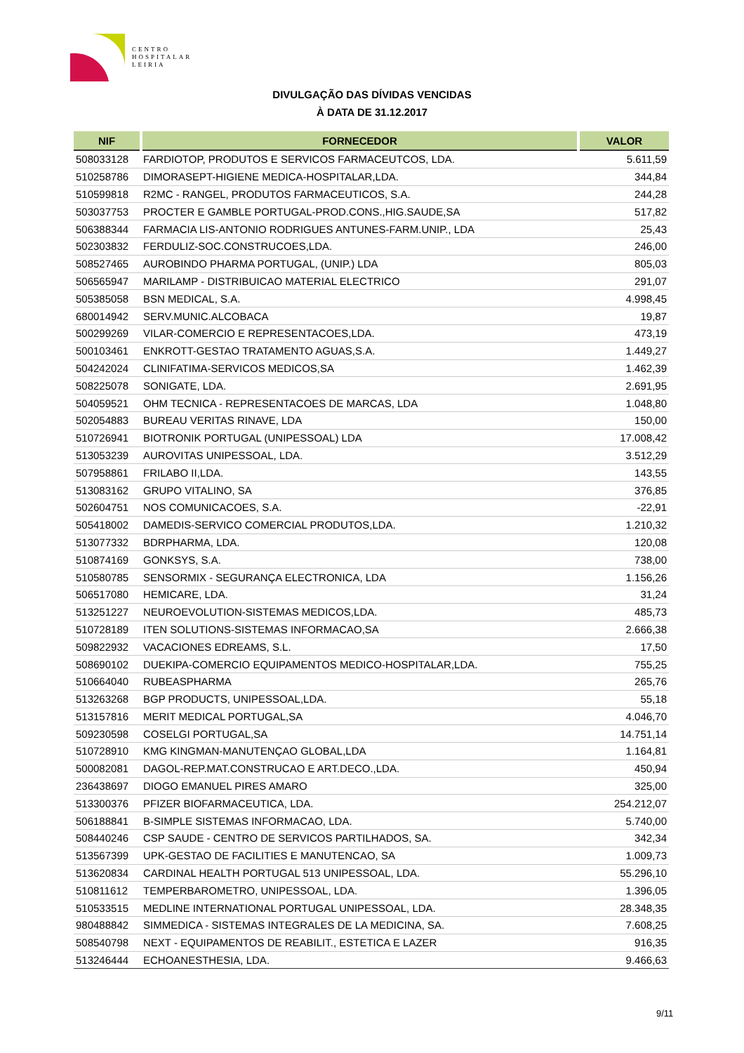CENTRO
HOSPITALAR
LEIRIA
DIVULGAÇÃO DAS DÍVIDAS VENCIDAS
À DATA DE 31.12.2017
| NIF | FORNECEDOR | VALOR |
| --- | --- | --- |
| 508033128 | FARDIOTOP, PRODUTOS E SERVICOS FARMACEUTCOS, LDA. | 5.611,59 |
| 510258786 | DIMORASEPT-HIGIENE MEDICA-HOSPITALAR,LDA. | 344,84 |
| 510599818 | R2MC - RANGEL, PRODUTOS FARMACEUTICOS, S.A. | 244,28 |
| 503037753 | PROCTER E GAMBLE PORTUGAL-PROD.CONS.,HIG.SAUDE,SA | 517,82 |
| 506388344 | FARMACIA LIS-ANTONIO RODRIGUES ANTUNES-FARM.UNIP., LDA | 25,43 |
| 502303832 | FERDULIZ-SOC.CONSTRUCOES,LDA. | 246,00 |
| 508527465 | AUROBINDO PHARMA PORTUGAL, (UNIP.) LDA | 805,03 |
| 506565947 | MARILAMP - DISTRIBUICAO MATERIAL ELECTRICO | 291,07 |
| 505385058 | BSN MEDICAL, S.A. | 4.998,45 |
| 680014942 | SERV.MUNIC.ALCOBACA | 19,87 |
| 500299269 | VILAR-COMERCIO E REPRESENTACOES,LDA. | 473,19 |
| 500103461 | ENKROTT-GESTAO TRATAMENTO AGUAS,S.A. | 1.449,27 |
| 504242024 | CLINIFATIMA-SERVICOS MEDICOS,SA | 1.462,39 |
| 508225078 | SONIGATE, LDA. | 2.691,95 |
| 504059521 | OHM TECNICA - REPRESENTACOES DE MARCAS, LDA | 1.048,80 |
| 502054883 | BUREAU VERITAS RINAVE, LDA | 150,00 |
| 510726941 | BIOTRONIK PORTUGAL (UNIPESSOAL) LDA | 17.008,42 |
| 513053239 | AUROVITAS UNIPESSOAL, LDA. | 3.512,29 |
| 507958861 | FRILABO II,LDA. | 143,55 |
| 513083162 | GRUPO VITALINO, SA | 376,85 |
| 502604751 | NOS COMUNICACOES, S.A. | -22,91 |
| 505418002 | DAMEDIS-SERVICO COMERCIAL PRODUTOS,LDA. | 1.210,32 |
| 513077332 | BDRPHARMA, LDA. | 120,08 |
| 510874169 | GONKSYS, S.A. | 738,00 |
| 510580785 | SENSORMIX - SEGURANÇA ELECTRONICA, LDA | 1.156,26 |
| 506517080 | HEMICARE, LDA. | 31,24 |
| 513251227 | NEUROEVOLUTION-SISTEMAS MEDICOS,LDA. | 485,73 |
| 510728189 | ITEN SOLUTIONS-SISTEMAS INFORMACAO,SA | 2.666,38 |
| 509822932 | VACACIONES EDREAMS, S.L. | 17,50 |
| 508690102 | DUEKIPA-COMERCIO EQUIPAMENTOS MEDICO-HOSPITALAR,LDA. | 755,25 |
| 510664040 | RUBEASPHARMA | 265,76 |
| 513263268 | BGP PRODUCTS, UNIPESSOAL,LDA. | 55,18 |
| 513157816 | MERIT MEDICAL PORTUGAL,SA | 4.046,70 |
| 509230598 | COSELGI PORTUGAL,SA | 14.751,14 |
| 510728910 | KMG KINGMAN-MANUTENÇAO GLOBAL,LDA | 1.164,81 |
| 500082081 | DAGOL-REP.MAT.CONSTRUCAO E ART.DECO.,LDA. | 450,94 |
| 236438697 | DIOGO EMANUEL PIRES AMARO | 325,00 |
| 513300376 | PFIZER BIOFARMACEUTICA, LDA. | 254.212,07 |
| 506188841 | B-SIMPLE SISTEMAS INFORMACAO, LDA. | 5.740,00 |
| 508440246 | CSP SAUDE - CENTRO DE SERVICOS PARTILHADOS, SA. | 342,34 |
| 513567399 | UPK-GESTAO DE FACILITIES E MANUTENCAO, SA | 1.009,73 |
| 513620834 | CARDINAL HEALTH PORTUGAL 513 UNIPESSOAL, LDA. | 55.296,10 |
| 510811612 | TEMPERBAROMETRO, UNIPESSOAL, LDA. | 1.396,05 |
| 510533515 | MEDLINE INTERNATIONAL PORTUGAL UNIPESSOAL, LDA. | 28.348,35 |
| 980488842 | SIMMEDICA - SISTEMAS INTEGRALES DE LA MEDICINA, SA. | 7.608,25 |
| 508540798 | NEXT - EQUIPAMENTOS DE REABILIT., ESTETICA E LAZER | 916,35 |
| 513246444 | ECHOANESTHESIA, LDA. | 9.466,63 |
9/11